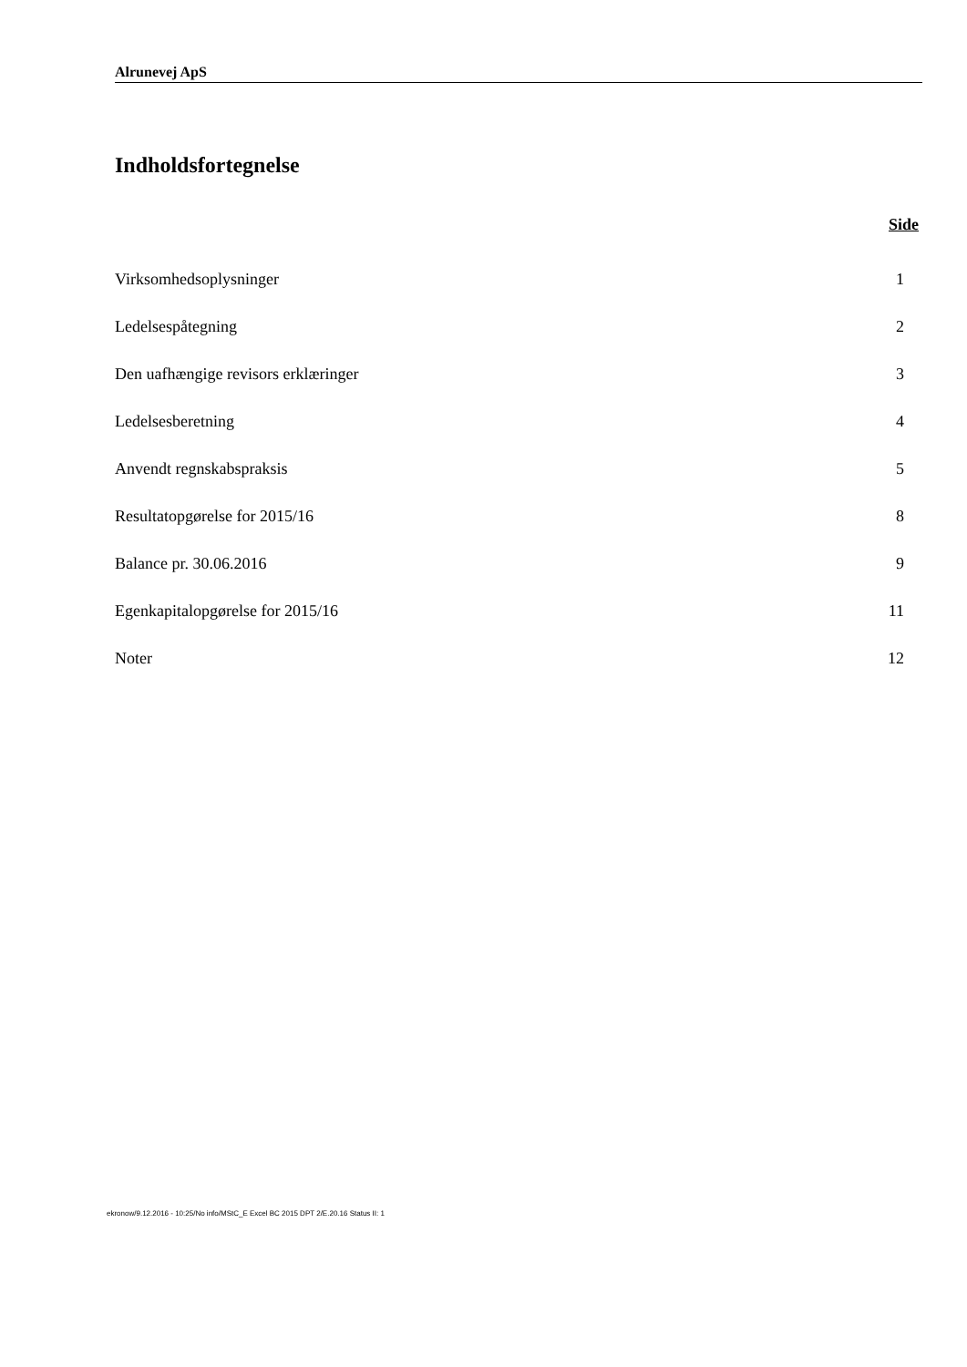Alrunevej ApS
Indholdsfortegnelse
Side
| Virksomhedsoplysninger | 1 |
| Ledelsespåtegning | 2 |
| Den uafhængige revisors erklæringer | 3 |
| Ledelsesberetning | 4 |
| Anvendt regnskabspraksis | 5 |
| Resultatopgørelse for 2015/16 | 8 |
| Balance pr. 30.06.2016 | 9 |
| Egenkapitalopgørelse for 2015/16 | 11 |
| Noter | 12 |
ekronow/9.12.2016 - 10:25/No info/MStC_E Excel BC 2015 DPT 2/E.20.16 Status II: 1